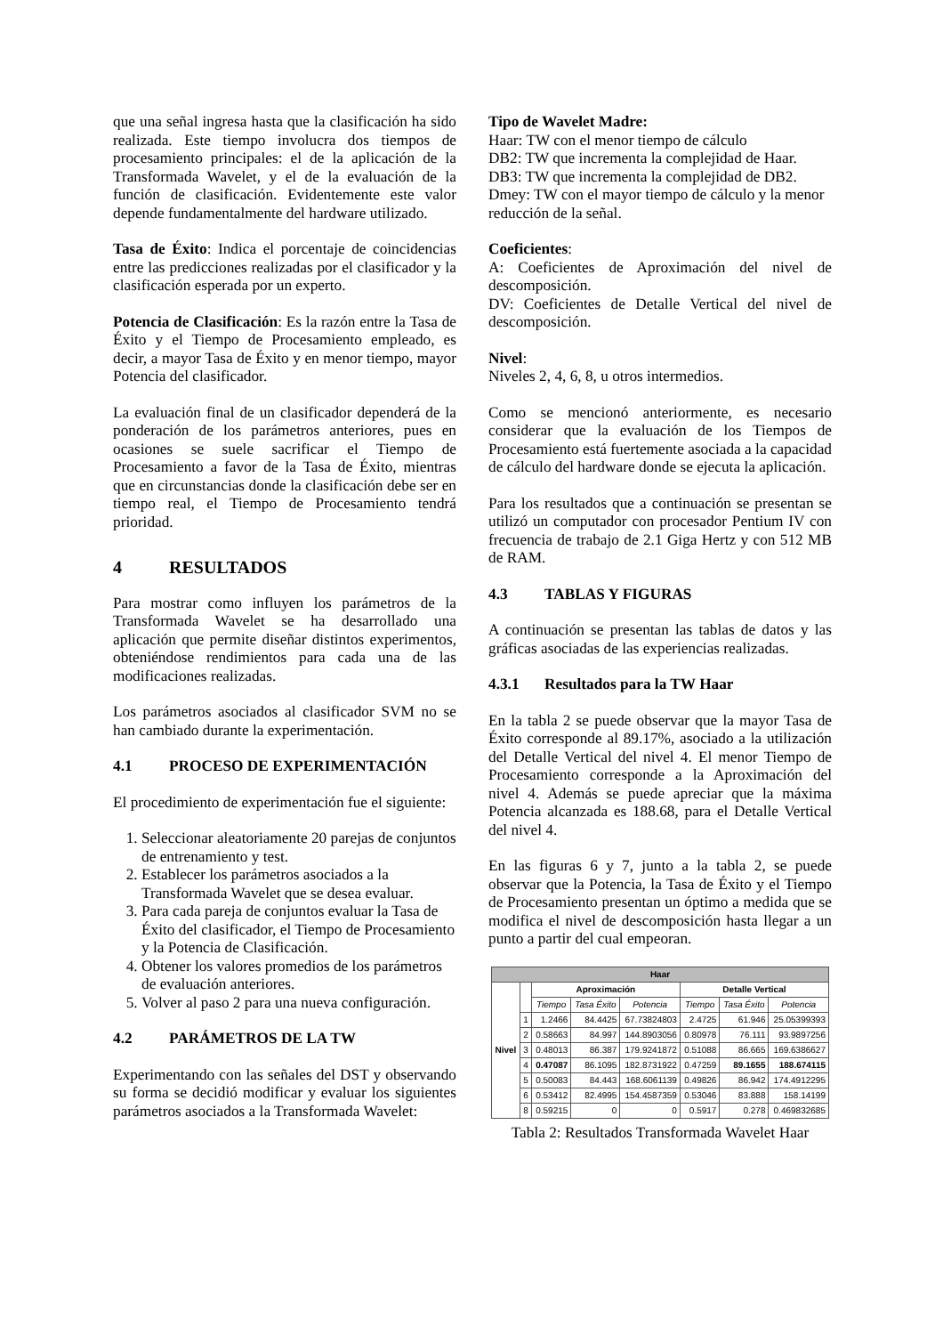que una señal ingresa hasta que la clasificación ha sido realizada. Este tiempo involucra dos tiempos de procesamiento principales: el de la aplicación de la Transformada Wavelet, y el de la evaluación de la función de clasificación. Evidentemente este valor depende fundamentalmente del hardware utilizado.
Tasa de Éxito: Indica el porcentaje de coincidencias entre las predicciones realizadas por el clasificador y la clasificación esperada por un experto.
Potencia de Clasificación: Es la razón entre la Tasa de Éxito y el Tiempo de Procesamiento empleado, es decir, a mayor Tasa de Éxito y en menor tiempo, mayor Potencia del clasificador.
La evaluación final de un clasificador dependerá de la ponderación de los parámetros anteriores, pues en ocasiones se suele sacrificar el Tiempo de Procesamiento a favor de la Tasa de Éxito, mientras que en circunstancias donde la clasificación debe ser en tiempo real, el Tiempo de Procesamiento tendrá prioridad.
4 RESULTADOS
Para mostrar como influyen los parámetros de la Transformada Wavelet se ha desarrollado una aplicación que permite diseñar distintos experimentos, obteniéndose rendimientos para cada una de las modificaciones realizadas.
Los parámetros asociados al clasificador SVM no se han cambiado durante la experimentación.
4.1 PROCESO DE EXPERIMENTACIÓN
El procedimiento de experimentación fue el siguiente:
1. Seleccionar aleatoriamente 20 parejas de conjuntos de entrenamiento y test.
2. Establecer los parámetros asociados a la Transformada Wavelet que se desea evaluar.
3. Para cada pareja de conjuntos evaluar la Tasa de Éxito del clasificador, el Tiempo de Procesamiento y la Potencia de Clasificación.
4. Obtener los valores promedios de los parámetros de evaluación anteriores.
5. Volver al paso 2 para una nueva configuración.
4.2 PARÁMETROS DE LA TW
Experimentando con las señales del DST y observando su forma se decidió modificar y evaluar los siguientes parámetros asociados a la Transformada Wavelet:
Tipo de Wavelet Madre:
Haar: TW con el menor tiempo de cálculo
DB2: TW que incrementa la complejidad de Haar.
DB3: TW que incrementa la complejidad de DB2.
Dmey: TW con el mayor tiempo de cálculo y la menor reducción de la señal.
Coeficientes:
A: Coeficientes de Aproximación del nivel de descomposición.
DV: Coeficientes de Detalle Vertical del nivel de descomposición.
Nivel:
Niveles 2, 4, 6, 8, u otros intermedios.
Como se mencionó anteriormente, es necesario considerar que la evaluación de los Tiempos de Procesamiento está fuertemente asociada a la capacidad de cálculo del hardware donde se ejecuta la aplicación.
Para los resultados que a continuación se presentan se utilizó un computador con procesador Pentium IV con frecuencia de trabajo de 2.1 Giga Hertz y con 512 MB de RAM.
4.3 TABLAS Y FIGURAS
A continuación se presentan las tablas de datos y las gráficas asociadas de las experiencias realizadas.
4.3.1 Resultados para la TW Haar
En la tabla 2 se puede observar que la mayor Tasa de Éxito corresponde al 89.17%, asociado a la utilización del Detalle Vertical del nivel 4. El menor Tiempo de Procesamiento corresponde a la Aproximación del nivel 4. Además se puede apreciar que la máxima Potencia alcanzada es 188.68, para el Detalle Vertical del nivel 4.
En las figuras 6 y 7, junto a la tabla 2, se puede observar que la Potencia, la Tasa de Éxito y el Tiempo de Procesamiento presentan un óptimo a medida que se modifica el nivel de descomposición hasta llegar a un punto a partir del cual empeoran.
| Haar | | | | | | | |
| --- | --- | --- | --- | --- | --- | --- | --- |
| Nivel | | Aproximación | | | Detalle Vertical | | |
| | | Tiempo | Tasa Éxito | Potencia | Tiempo | Tasa Éxito | Potencia |
| | 1 | 1.2466 | 84.4425 | 67.73824803 | 2.4725 | 61.946 | 25.05399393 |
| | 2 | 0.58663 | 84.997 | 144.8903056 | 0.80978 | 76.111 | 93.9897256 |
| | 3 | 0.48013 | 86.387 | 179.9241872 | 0.51088 | 86.665 | 169.6386627 |
| | 4 | 0.47087 | 86.1095 | 182.8731922 | 0.47259 | 89.1655 | 188.674115 |
| | 5 | 0.50083 | 84.443 | 168.6061139 | 0.49826 | 86.942 | 174.4912295 |
| | 6 | 0.53412 | 82.4995 | 154.4587359 | 0.53046 | 83.888 | 158.14199 |
| | 8 | 0.59215 | 0 | 0 | 0.5917 | 0.278 | 0.469832685 |
Tabla 2: Resultados Transformada Wavelet Haar